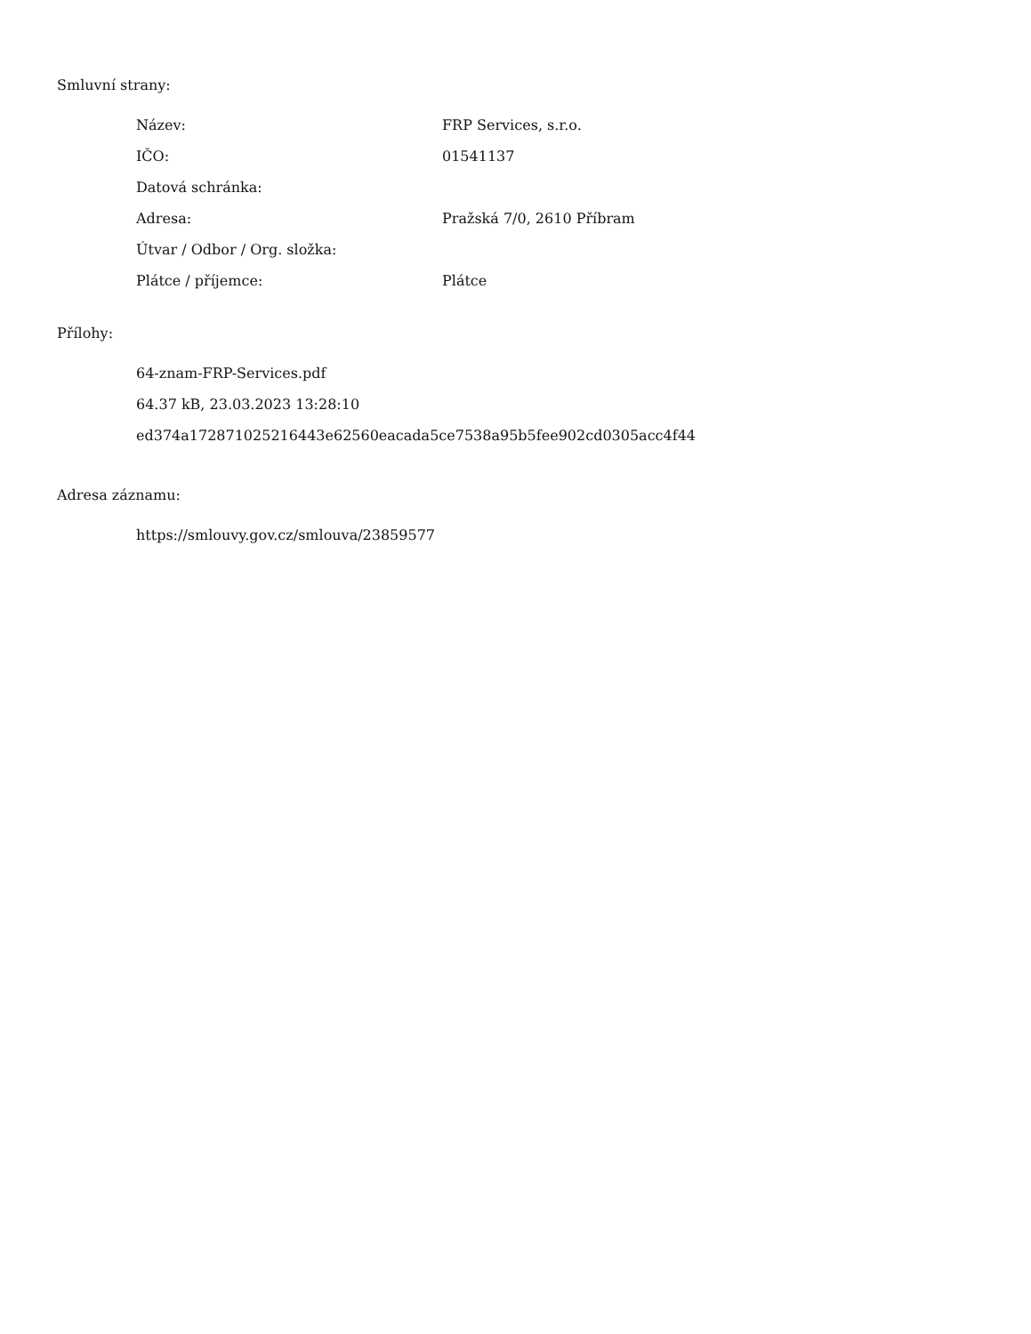Smluvní strany:
| Název: | FRP Services, s.r.o. |
| IČO: | 01541137 |
| Datová schránka: | |
| Adresa: | Pražská 7/0, 2610 Příbram |
| Útvar / Odbor / Org. složka: | |
| Plátce / příjemce: | Plátce |
Přílohy:
64-znam-FRP-Services.pdf
64.37 kB, 23.03.2023 13:28:10
ed374a172871025216443e62560eacada5ce7538a95b5fee902cd0305acc4f44
Adresa záznamu:
https://smlouvy.gov.cz/smlouva/23859577